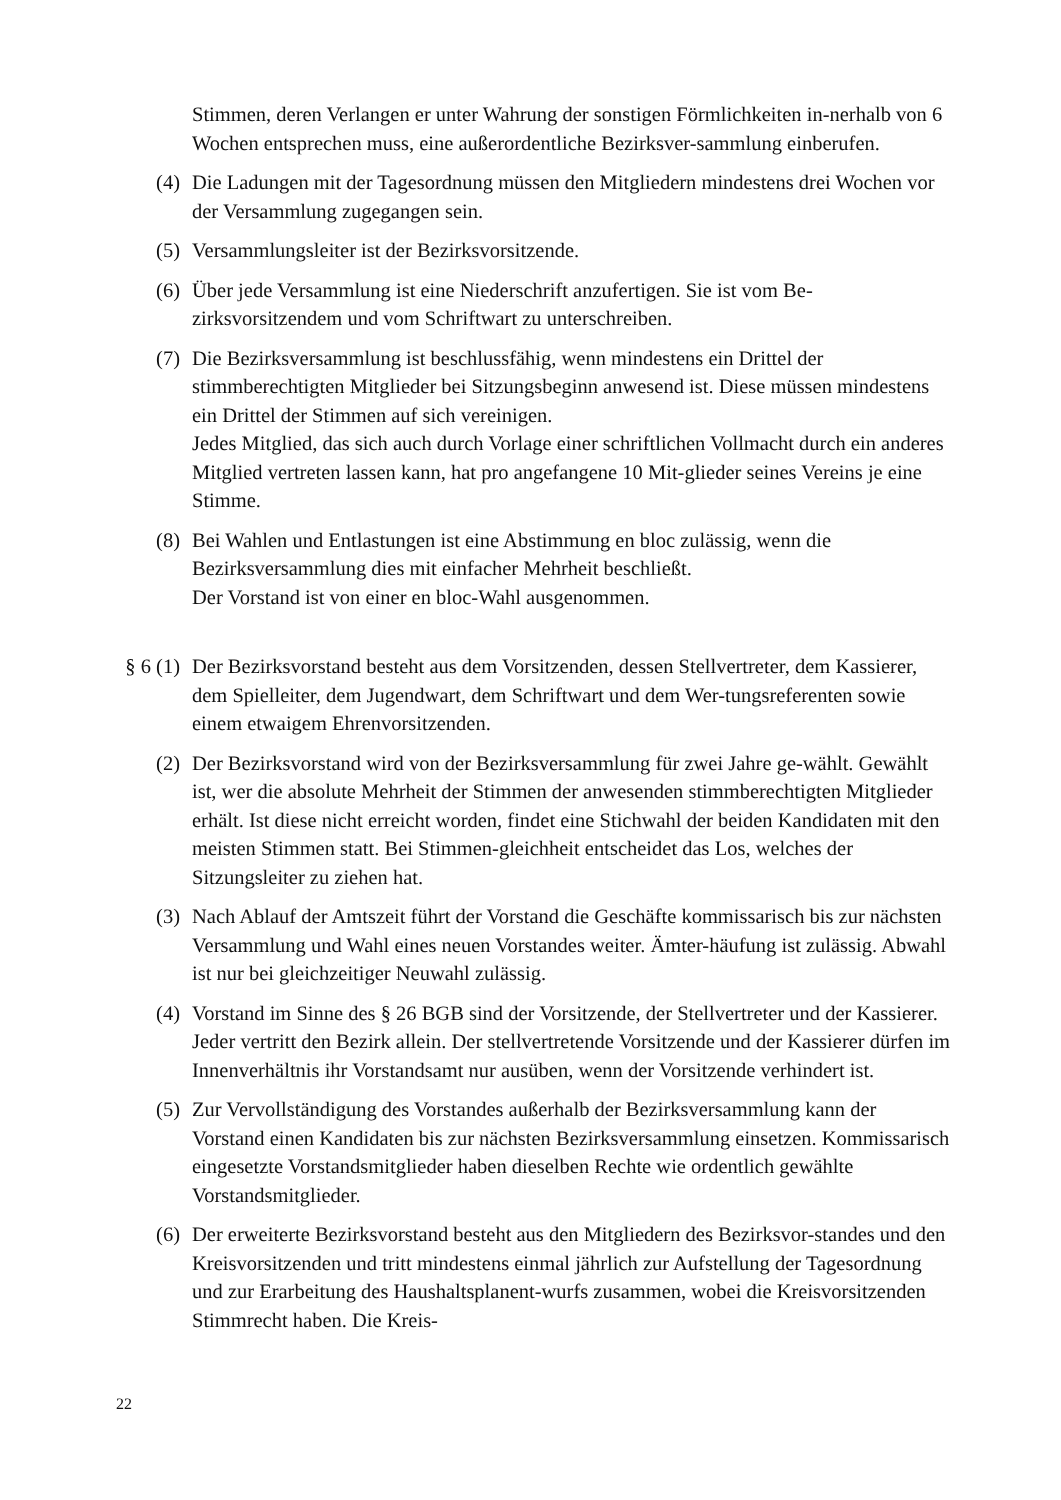Stimmen, deren Verlangen er unter Wahrung der sonstigen Förmlichkeiten in-nerhalb von 6 Wochen entsprechen muss, eine außerordentliche Bezirksver-sammlung einberufen.
(4) Die Ladungen mit der Tagesordnung müssen den Mitgliedern mindestens drei Wochen vor der Versammlung zugegangen sein.
(5) Versammlungsleiter ist der Bezirksvorsitzende.
(6) Über jede Versammlung ist eine Niederschrift anzufertigen. Sie ist vom Be-zirksvorsitzendem und vom Schriftwart zu unterschreiben.
(7) Die Bezirksversammlung ist beschlussfähig, wenn mindestens ein Drittel der stimmberechtigten Mitglieder bei Sitzungsbeginn anwesend ist. Diese müssen mindestens ein Drittel der Stimmen auf sich vereinigen.
Jedes Mitglied, das sich auch durch Vorlage einer schriftlichen Vollmacht durch ein anderes Mitglied vertreten lassen kann, hat pro angefangene 10 Mit-glieder seines Vereins je eine Stimme.
(8) Bei Wahlen und Entlastungen ist eine Abstimmung en bloc zulässig, wenn die Bezirksversammlung dies mit einfacher Mehrheit beschließt.
Der Vorstand ist von einer en bloc-Wahl ausgenommen.
§ 6 (1)
Der Bezirksvorstand besteht aus dem Vorsitzenden, dessen Stellvertreter, dem Kassierer, dem Spielleiter, dem Jugendwart, dem Schriftwart und dem Wer-tungsreferenten sowie einem etwaigem Ehrenvorsitzenden.
(2) Der Bezirksvorstand wird von der Bezirksversammlung für zwei Jahre ge-wählt. Gewählt ist, wer die absolute Mehrheit der Stimmen der anwesenden stimmberechtigten Mitglieder erhält. Ist diese nicht erreicht worden, findet eine Stichwahl der beiden Kandidaten mit den meisten Stimmen statt. Bei Stimmen-gleichheit entscheidet das Los, welches der Sitzungsleiter zu ziehen hat.
(3) Nach Ablauf der Amtszeit führt der Vorstand die Geschäfte kommissarisch bis zur nächsten Versammlung und Wahl eines neuen Vorstandes weiter. Ämter-häufung ist zulässig. Abwahl ist nur bei gleichzeitiger Neuwahl zulässig.
(4) Vorstand im Sinne des § 26 BGB sind der Vorsitzende, der Stellvertreter und der Kassierer. Jeder vertritt den Bezirk allein. Der stellvertretende Vorsitzende und der Kassierer dürfen im Innenverhältnis ihr Vorstandsamt nur ausüben, wenn der Vorsitzende verhindert ist.
(5) Zur Vervollständigung des Vorstandes außerhalb der Bezirksversammlung kann der Vorstand einen Kandidaten bis zur nächsten Bezirksversammlung einsetzen. Kommissarisch eingesetzte Vorstandsmitglieder haben dieselben Rechte wie ordentlich gewählte Vorstandsmitglieder.
(6) Der erweiterte Bezirksvorstand besteht aus den Mitgliedern des Bezirksvor-standes und den Kreisvorsitzenden und tritt mindestens einmal jährlich zur Aufstellung der Tagesordnung und zur Erarbeitung des Haushaltsplanent-wurfs zusammen, wobei die Kreisvorsitzenden Stimmrecht haben. Die Kreis-
22